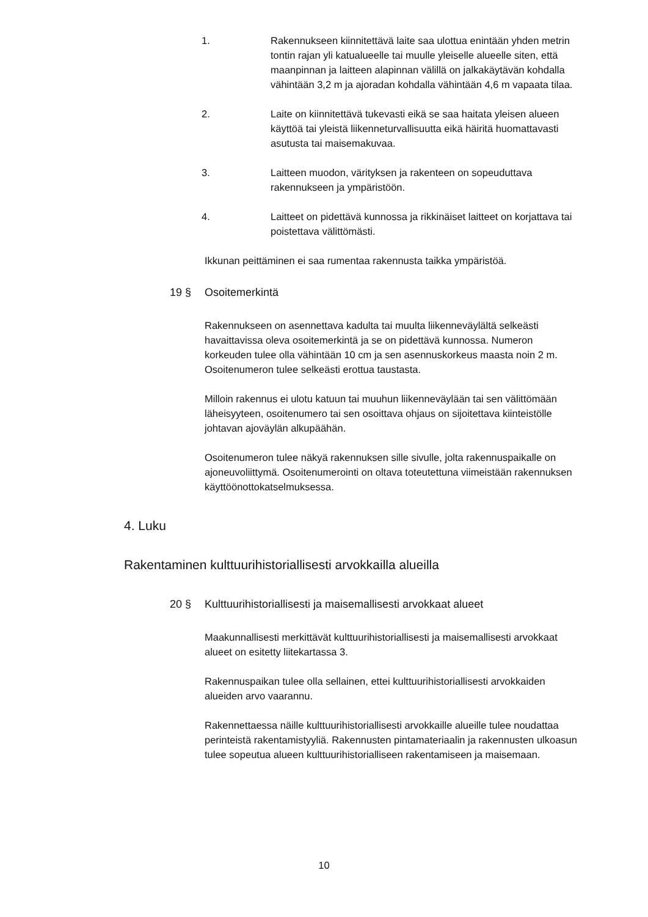1. Rakennukseen kiinnitettävä laite saa ulottua enintään yhden metrin tontin rajan yli katualueelle tai muulle yleiselle alueelle siten, että maanpinnan ja laitteen alapinnan välillä on jalkakäytävän kohdalla vähintään 3,2 m ja ajoradan kohdalla vähintään 4,6 m vapaata tilaa.
2. Laite on kiinnitettävä tukevasti eikä se saa haitata yleisen alueen käyttöä tai yleistä liikenneturvallisuutta eikä häiritä huomattavasti asutusta tai maisemakuvaa.
3. Laitteen muodon, värityksen ja rakenteen on sopeuduttava rakennukseen ja ympäristöön.
4. Laitteet on pidettävä kunnossa ja rikkinäiset laitteet on korjattava tai poistettava välittömästi.
Ikkunan peittäminen ei saa rumentaa rakennusta taikka ympäristöä.
19 § Osoitemerkintä
Rakennukseen on asennettava kadulta tai muulta liikenneväylältä selkeästi havaittavissa oleva osoitemerkintä ja se on pidettävä kunnossa. Numeron korkeuden tulee olla vähintään 10 cm ja sen asennuskorkeus maasta noin 2 m. Osoitenumeron tulee selkeästi erottua taustasta.
Milloin rakennus ei ulotu katuun tai muuhun liikenneväylään tai sen välittömään läheisyyteen, osoitenumero tai sen osoittava ohjaus on sijoitettava kiinteistölle johtavan ajoväylän alkupäähän.
Osoitenumeron tulee näkyä rakennuksen sille sivulle, jolta rakennuspaikalle on ajoneuvoliittymä. Osoitenumerointi on oltava toteutettuna viimeistään rakennuksen käyttöönottokatselmuksessa.
4. Luku
Rakentaminen kulttuurihistoriallisesti arvokkailla alueilla
20 § Kulttuurihistoriallisesti ja maisemallisesti arvokkaat alueet
Maakunnallisesti merkittävät kulttuurihistoriallisesti ja maisemallisesti arvokkaat alueet on esitetty liitekartassa 3.
Rakennuspaikan tulee olla sellainen, ettei kulttuurihistoriallisesti arvokkaiden alueiden arvo vaarannu.
Rakennettaessa näille kulttuurihistoriallisesti arvokkaille alueille tulee noudattaa perinteistä rakentamistyyliä. Rakennusten pintamateriaalin ja rakennusten ulkoasun tulee sopeutua alueen kulttuurihistorialliseen rakentamiseen ja maisemaan.
10